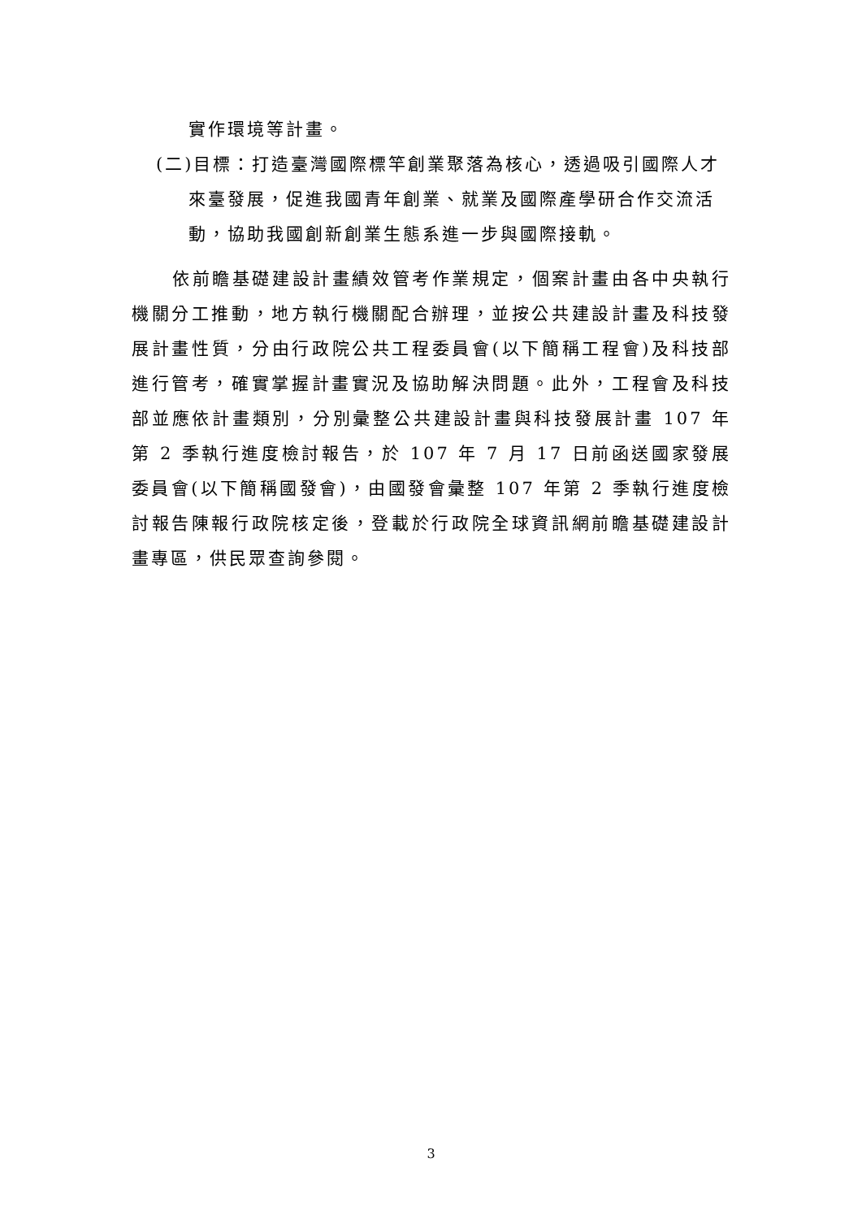實作環境等計畫。
(二)目標：打造臺灣國際標竿創業聚落為核心，透過吸引國際人才來臺發展，促進我國青年創業、就業及國際產學研合作交流活動，協助我國創新創業生態系進一步與國際接軌。
依前瞻基礎建設計畫績效管考作業規定，個案計畫由各中央執行機關分工推動，地方執行機關配合辦理，並按公共建設計畫及科技發展計畫性質，分由行政院公共工程委員會(以下簡稱工程會)及科技部進行管考，確實掌握計畫實況及協助解決問題。此外，工程會及科技部並應依計畫類別，分別彙整公共建設計畫與科技發展計畫 107 年第 2 季執行進度檢討報告，於 107 年 7 月 17 日前函送國家發展委員會(以下簡稱國發會)，由國發會彙整 107 年第 2 季執行進度檢討報告陳報行政院核定後，登載於行政院全球資訊網前瞻基礎建設計畫專區，供民眾查詢參閱。
3